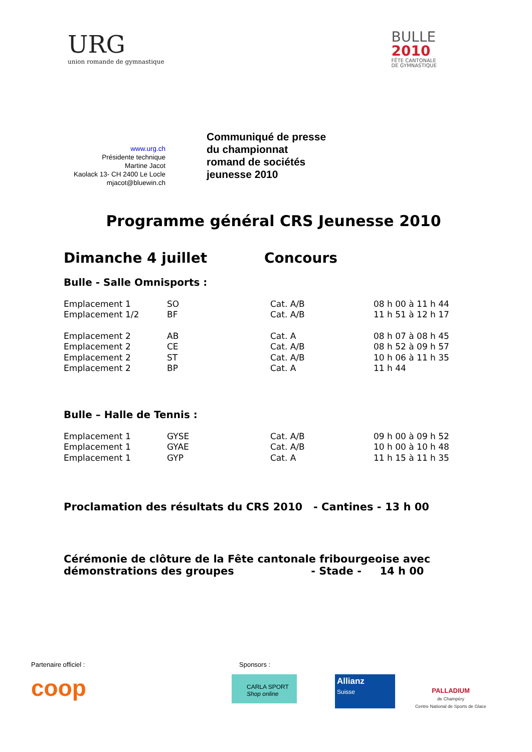URG
union romande de gymnastique
BULLE
2010
FÊTE CANTONALE
DE GYMNASTIQUE
www.urg.ch
Présidente technique
Martine Jacot
Kaolack 13- CH 2400 Le Locle
mjacot@bluewin.ch
Communiqué de presse
du championnat
romand de sociétés
jeunesse 2010
Programme général CRS Jeunesse 2010
Dimanche 4 juillet Concours
Bulle - Salle Omnisports :
| Emplacement 1 | SO | Cat. A/B | 08 h 00 à 11 h 44 |
| Emplacement 1/2 | BF | Cat. A/B | 11 h 51 à 12 h 17 |
| Emplacement 2 | AB | Cat. A | 08 h 07 à 08 h 45 |
| Emplacement 2 | CE | Cat. A/B | 08 h 52 à 09 h 57 |
| Emplacement 2 | ST | Cat. A/B | 10 h 06 à 11 h 35 |
| Emplacement 2 | BP | Cat. A | 11 h 44 |
Bulle – Halle de Tennis :
| Emplacement 1 | GYSE | Cat. A/B | 09 h 00 à 09 h 52 |
| Emplacement 1 | GYAE | Cat. A/B | 10 h 00 à 10 h 48 |
| Emplacement 1 | GYP | Cat. A | 11 h 15 à 11 h 35 |
Proclamation des résultats du CRS 2010 - Cantines - 13 h 00
Cérémonie de clôture de la Fête cantonale fribourgeoise avec
démonstrations des groupes - Stade - 14 h 00
Partenaire officiel : Sponsors :
coop
CARLA SPORT
Shop online
Allianz
Suisse
PALLADIUM
de Champéry
Centre National de Sports de Glace